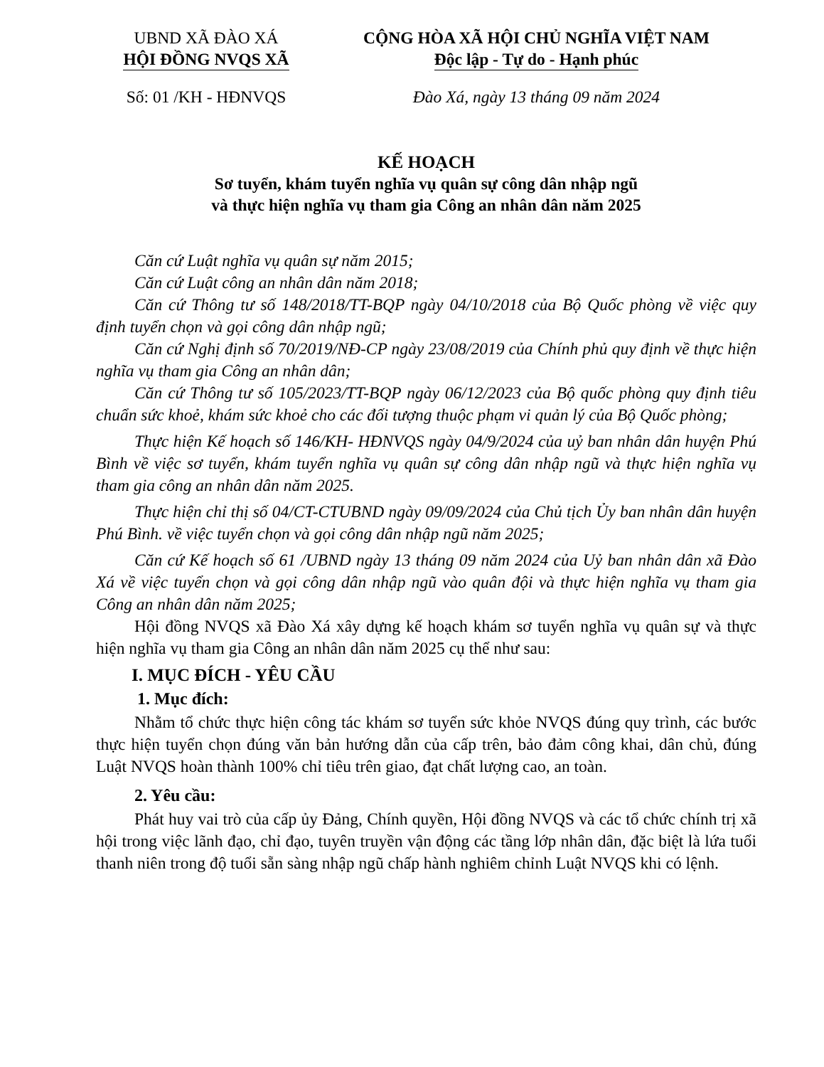UBND XÃ ĐÀO XÁ
HỘI ĐỒNG NVQS XÃ
Số: 01 /KH - HĐNVQS
CỘNG HÒA XÃ HỘI CHỦ NGHĨA VIỆT NAM
Độc lập - Tự do - Hạnh phúc
Đào Xá, ngày 13 tháng 09 năm 2024
KẾ HOẠCH
Sơ tuyển, khám tuyển nghĩa vụ quân sự công dân nhập ngũ
và thực hiện nghĩa vụ tham gia Công an nhân dân năm 2025
Căn cứ Luật nghĩa vụ quân sự năm 2015;
Căn cứ Luật công an nhân dân năm 2018;
Căn cứ Thông tư số 148/2018/TT-BQP ngày 04/10/2018 của Bộ Quốc phòng về việc quy định tuyển chọn và gọi công dân nhập ngũ;
Căn cứ Nghị định số 70/2019/NĐ-CP ngày 23/08/2019 của Chính phủ quy định về thực hiện nghĩa vụ tham gia Công an nhân dân;
Căn cứ Thông tư số 105/2023/TT-BQP ngày 06/12/2023 của Bộ quốc phòng quy định tiêu chuẩn sức khoẻ, khám sức khoẻ cho các đối tượng thuộc phạm vi quản lý của Bộ Quốc phòng;
Thực hiện Kế hoạch số 146/KH- HĐNVQS ngày 04/9/2024 của uỷ ban nhân dân huyện Phú Bình về việc sơ tuyển, khám tuyển nghĩa vụ quân sự công dân nhập ngũ và thực hiện nghĩa vụ tham gia công an nhân dân năm 2025.
Thực hiện chỉ thị số 04/CT-CTUBND ngày 09/09/2024 của Chủ tịch Ủy ban nhân dân huyện Phú Bình. về việc tuyển chọn và gọi công dân nhập ngũ năm 2025;
Căn cứ Kế hoạch số 61 /UBND ngày 13 tháng 09 năm 2024 của Uỷ ban nhân dân xã Đào Xá về việc tuyển chọn và gọi công dân nhập ngũ vào quân đội và thực hiện nghĩa vụ tham gia Công an nhân dân năm 2025;
Hội đồng NVQS xã Đào Xá xây dựng kế hoạch khám sơ tuyển nghĩa vụ quân sự và thực hiện nghĩa vụ tham gia Công an nhân dân năm 2025 cụ thể như sau:
I. MỤC ĐÍCH - YÊU CẦU
1. Mục đích:
Nhằm tổ chức thực hiện công tác khám sơ tuyển sức khỏe NVQS đúng quy trình, các bước thực hiện tuyển chọn đúng văn bản hướng dẫn của cấp trên, bảo đảm công khai, dân chủ, đúng Luật NVQS hoàn thành 100% chỉ tiêu trên giao, đạt chất lượng cao, an toàn.
2. Yêu cầu:
Phát huy vai trò của cấp ủy Đảng, Chính quyền, Hội đồng NVQS và các tổ chức chính trị xã hội trong việc lãnh đạo, chỉ đạo, tuyên truyền vận động các tầng lớp nhân dân, đặc biệt là lứa tuổi thanh niên trong độ tuổi sẵn sàng nhập ngũ chấp hành nghiêm chỉnh Luật NVQS khi có lệnh.